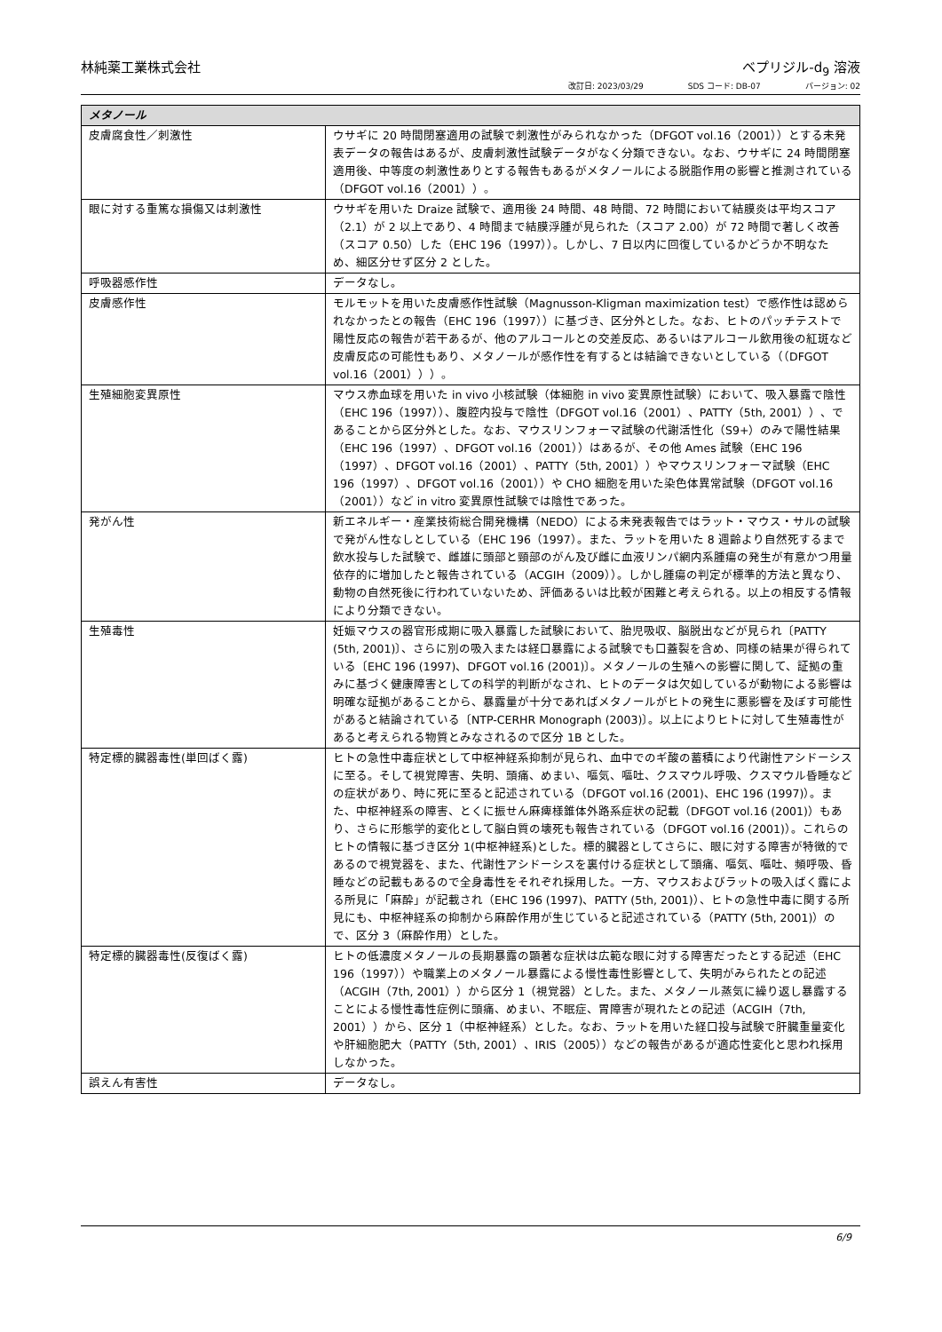林純薬工業株式会社 ベプリジル-d<sub>9</sub> 溶液
改訂日: 2023/03/29 SDS コード: DB-07 バージョン: 02
| メタノール | |
| --- | --- |
| 皮膚腐食性／刺激性 | ウサギに 20 時間閉塞適用の試験で刺激性がみられなかった（DFGOT vol.16（2001））とする未発表データの報告はあるが、皮膚刺激性試験データがなく分類できない。なお、ウサギに 24 時間閉塞適用後、中等度の刺激性ありとする報告もあるがメタノールによる脱脂作用の影響と推測されている（DFGOT vol.16（2001））。 |
| 眼に対する重篤な損傷又は刺激性 | ウサギを用いた Draize 試験で、適用後 24 時間、48 時間、72 時間において結膜炎は平均スコア（2.1）が 2 以上であり、4 時間まで結膜浮腫が見られた（スコア 2.00）が 72 時間で著しく改善（スコア 0.50）した（EHC 196（1997））。しかし、7 日以内に回復しているかどうか不明なため、細区分せず区分 2 とした。 |
| 呼吸器感作性 | データなし。 |
| 皮膚感作性 | モルモットを用いた皮膚感作性試験（Magnusson-Kligman maximization test）で感作性は認められなかったとの報告（EHC 196（1997））に基づき、区分外とした。なお、ヒトのパッチテストで陽性反応の報告が若干あるが、他のアルコールとの交差反応、あるいはアルコール飲用後の紅斑など皮膚反応の可能性もあり、メタノールが感作性を有するとは結論できないとしている（（DFGOT vol.16（2001）））。 |
| 生殖細胞変異原性 | マウス赤血球を用いた in vivo 小核試験（体細胞 in vivo 変異原性試験）において、吸入暴露で陰性（EHC 196（1997））、腹腔内投与で陰性（DFGOT vol.16（2001）、PATTY（5th, 2001））、であることから区分外とした。なお、マウスリンフォーマ試験の代謝活性化（S9+）のみで陽性結果（EHC 196（1997）、DFGOT vol.16（2001））はあるが、その他 Ames 試験（EHC 196（1997）、DFGOT vol.16（2001）、PATTY（5th, 2001））やマウスリンフォーマ試験（EHC 196（1997）、DFGOT vol.16（2001））や CHO 細胞を用いた染色体異常試験（DFGOT vol.16（2001））など in vitro 変異原性試験では陰性であった。 |
| 発がん性 | 新エネルギー・産業技術総合開発機構（NEDO）による未発表報告ではラット・マウス・サルの試験で発がん性なしとしている（EHC 196（1997）。また、ラットを用いた 8 週齢より自然死するまで飲水投与した試験で、雌雄に頭部と頸部のがん及び雌に血液リンパ網内系腫瘍の発生が有意かつ用量依存的に増加したと報告されている（ACGIH（2009））。しかし腫瘍の判定が標準的方法と異なり、動物の自然死後に行われていないため、評価あるいは比較が困難と考えられる。以上の相反する情報により分類できない。 |
| 生殖毒性 | 妊娠マウスの器官形成期に吸入暴露した試験において、胎児吸収、脳脱出などが見られ〔PATTY (5th, 2001)〕、さらに別の吸入または経口暴露による試験でも口蓋裂を含め、同様の結果が得られている〔EHC 196 (1997)、DFGOT vol.16 (2001)〕。メタノールの生殖への影響に関して、証拠の重みに基づく健康障害としての科学的判断がなされ、ヒトのデータは欠如しているが動物による影響は明確な証拠があることから、暴露量が十分であればメタノールがヒトの発生に悪影響を及ぼす可能性があると結論されている〔NTP-CERHR Monograph (2003)〕。以上によりヒトに対して生殖毒性があると考えられる物質とみなされるので区分 1B とした。 |
| 特定標的臓器毒性(単回ばく露) | ヒトの急性中毒症状として中枢神経系抑制が見られ、血中でのギ酸の蓄積により代謝性アシドーシスに至る。そして視覚障害、失明、頭痛、めまい、嘔気、嘔吐、クスマウル呼吸、クスマウル昏睡などの症状があり、時に死に至ると記述されている（DFGOT vol.16 (2001)、EHC 196 (1997)）。また、中枢神経系の障害、とくに振せん麻痺様錐体外路系症状の記載（DFGOT vol.16 (2001)）もあり、さらに形態学的変化として脳白質の壊死も報告されている（DFGOT vol.16 (2001)）。これらのヒトの情報に基づき区分 1(中枢神経系)とした。標的臓器としてさらに、眼に対する障害が特徴的であるので視覚器を、また、代謝性アシドーシスを裏付ける症状として頭痛、嘔気、嘔吐、頻呼吸、昏睡などの記載もあるので全身毒性をそれぞれ採用した。一方、マウスおよびラットの吸入ばく露による所見に「麻酔」が記載され（EHC 196 (1997)、PATTY (5th, 2001)）、ヒトの急性中毒に関する所見にも、中枢神経系の抑制から麻酔作用が生じていると記述されている（PATTY (5th, 2001)）ので、区分 3（麻酔作用）とした。 |
| 特定標的臓器毒性(反復ばく露) | ヒトの低濃度メタノールの長期暴露の顕著な症状は広範な眼に対する障害だったとする記述（EHC 196（1997））や職業上のメタノール暴露による慢性毒性影響として、失明がみられたとの記述（ACGIH（7th, 2001））から区分 1（視覚器）とした。また、メタノール蒸気に繰り返し暴露することによる慢性毒性症例に頭痛、めまい、不眠症、胃障害が現れたとの記述（ACGIH（7th, 2001））から、区分 1（中枢神経系）とした。なお、ラットを用いた経口投与試験で肝臓重量変化や肝細胞肥大（PATTY（5th, 2001）、IRIS（2005））などの報告があるが適応性変化と思われ採用しなかった。 |
| 誤えん有害性 | データなし。 |
6/9